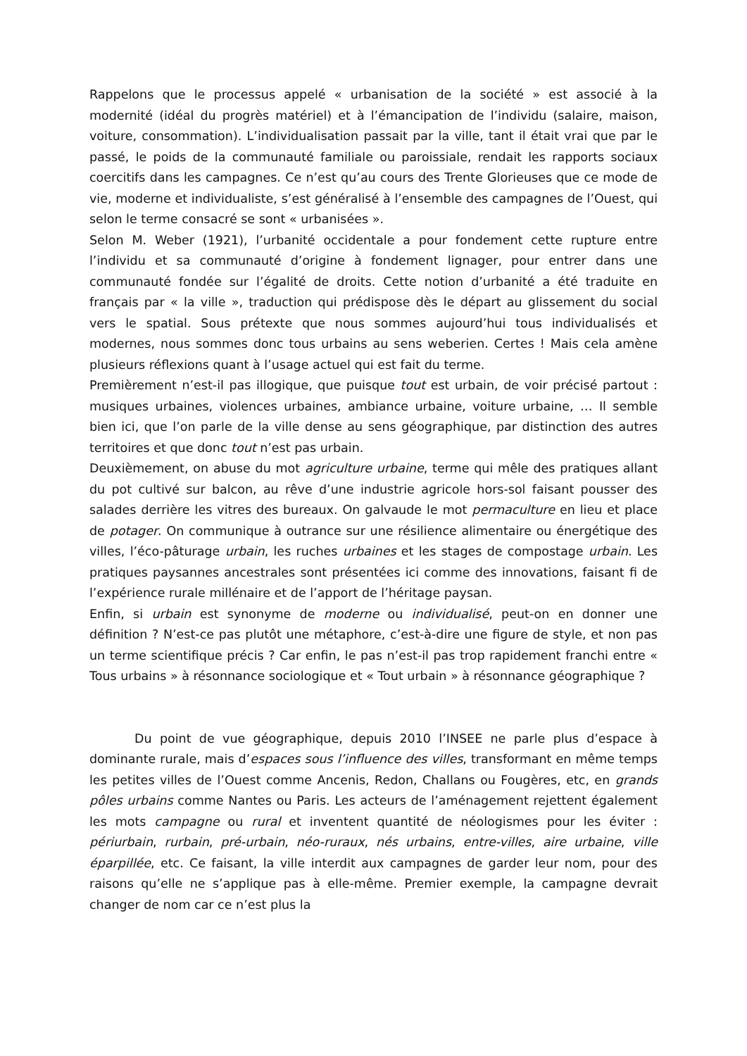Rappelons que le processus appelé « urbanisation de la société » est associé à la modernité (idéal du progrès matériel) et à l’émancipation de l’individu (salaire, maison, voiture, consommation). L’individualisation passait par la ville, tant il était vrai que par le passé, le poids de la communauté familiale ou paroissiale, rendait les rapports sociaux coercitifs dans les campagnes. Ce n’est qu’au cours des Trente Glorieuses que ce mode de vie, moderne et individualiste, s’est généralisé à l’ensemble des campagnes de l’Ouest, qui selon le terme consacré se sont « urbanisées ».
Selon M. Weber (1921), l’urbanité occidentale a pour fondement cette rupture entre l’individu et sa communauté d’origine à fondement lignager, pour entrer dans une communauté fondée sur l’égalité de droits. Cette notion d’urbanité a été traduite en français par « la ville », traduction qui prédispose dès le départ au glissement du social vers le spatial. Sous prétexte que nous sommes aujourd’hui tous individualisés et modernes, nous sommes donc tous urbains au sens weberien. Certes ! Mais cela amène plusieurs réflexions quant à l’usage actuel qui est fait du terme.
Premièrement n’est-il pas illogique, que puisque tout est urbain, de voir précisé partout : musiques urbaines, violences urbaines, ambiance urbaine, voiture urbaine, … Il semble bien ici, que l’on parle de la ville dense au sens géographique, par distinction des autres territoires et que donc tout n’est pas urbain.
Deuxièmement, on abuse du mot agriculture urbaine, terme qui mêle des pratiques allant du pot cultivé sur balcon, au rêve d’une industrie agricole hors-sol faisant pousser des salades derrière les vitres des bureaux. On galvaude le mot permaculture en lieu et place de potager. On communique à outrance sur une résilience alimentaire ou énergétique des villes, l’éco-pâturage urbain, les ruches urbaines et les stages de compostage urbain. Les pratiques paysannes ancestrales sont présentées ici comme des innovations, faisant fi de l’expérience rurale millénaire et de l’apport de l’héritage paysan.
Enfin, si urbain est synonyme de moderne ou individualisé, peut-on en donner une définition ? N’est-ce pas plutôt une métaphore, c’est-à-dire une figure de style, et non pas un terme scientifique précis ? Car enfin, le pas n’est-il pas trop rapidement franchi entre « Tous urbains » à résonnance sociologique et « Tout urbain » à résonnance géographique ?
Du point de vue géographique, depuis 2010 l’INSEE ne parle plus d’espace à dominante rurale, mais d’espaces sous l’influence des villes, transformant en même temps les petites villes de l’Ouest comme Ancenis, Redon, Challans ou Fougères, etc, en grands pôles urbains comme Nantes ou Paris. Les acteurs de l’aménagement rejettent également les mots campagne ou rural et inventent quantité de néologismes pour les éviter : périurbain, rurbain, pré-urbain, néo-ruraux, nés urbains, entre-villes, aire urbaine, ville éparpillée, etc. Ce faisant, la ville interdit aux campagnes de garder leur nom, pour des raisons qu’elle ne s’applique pas à elle-même. Premier exemple, la campagne devrait changer de nom car ce n’est plus la